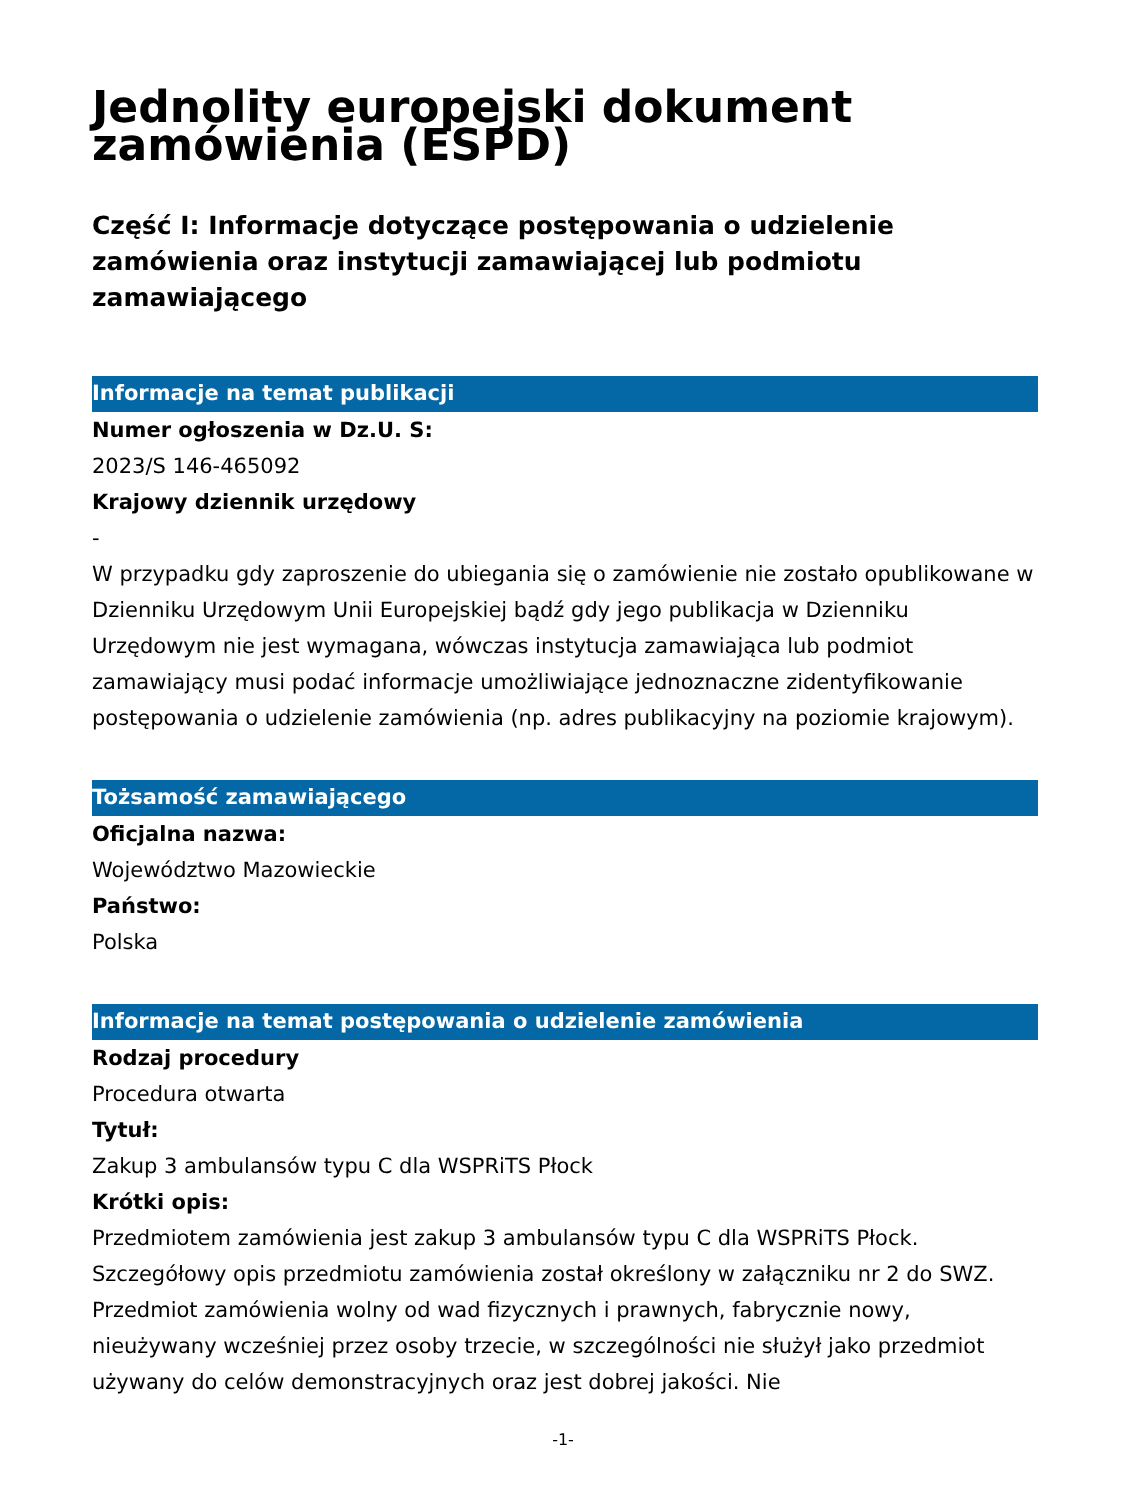Jednolity europejski dokument zamówienia (ESPD)
Część I: Informacje dotyczące postępowania o udzielenie zamówienia oraz instytucji zamawiającej lub podmiotu zamawiającego
Informacje na temat publikacji
Numer ogłoszenia w Dz.U. S:
2023/S 146-465092
Krajowy dziennik urzędowy
-
W przypadku gdy zaproszenie do ubiegania się o zamówienie nie zostało opublikowane w Dzienniku Urzędowym Unii Europejskiej bądź gdy jego publikacja w Dzienniku Urzędowym nie jest wymagana, wówczas instytucja zamawiająca lub podmiot zamawiający musi podać informacje umożliwiające jednoznaczne zidentyfikowanie postępowania o udzielenie zamówienia (np. adres publikacyjny na poziomie krajowym).
Tożsamość zamawiającego
Oficjalna nazwa:
Województwo Mazowieckie
Państwo:
Polska
Informacje na temat postępowania o udzielenie zamówienia
Rodzaj procedury
Procedura otwarta
Tytuł:
Zakup 3 ambulansów typu C dla WSPRiTS Płock
Krótki opis:
Przedmiotem zamówienia jest zakup 3 ambulansów typu C dla WSPRiTS Płock. Szczegółowy opis przedmiotu zamówienia został określony w załączniku nr 2 do SWZ. Przedmiot zamówienia wolny od wad fizycznych i prawnych, fabrycznie nowy, nieużywany wcześniej przez osoby trzecie, w szczególności nie służył jako przedmiot używany do celów demonstracyjnych oraz jest dobrej jakości. Nie
-1-